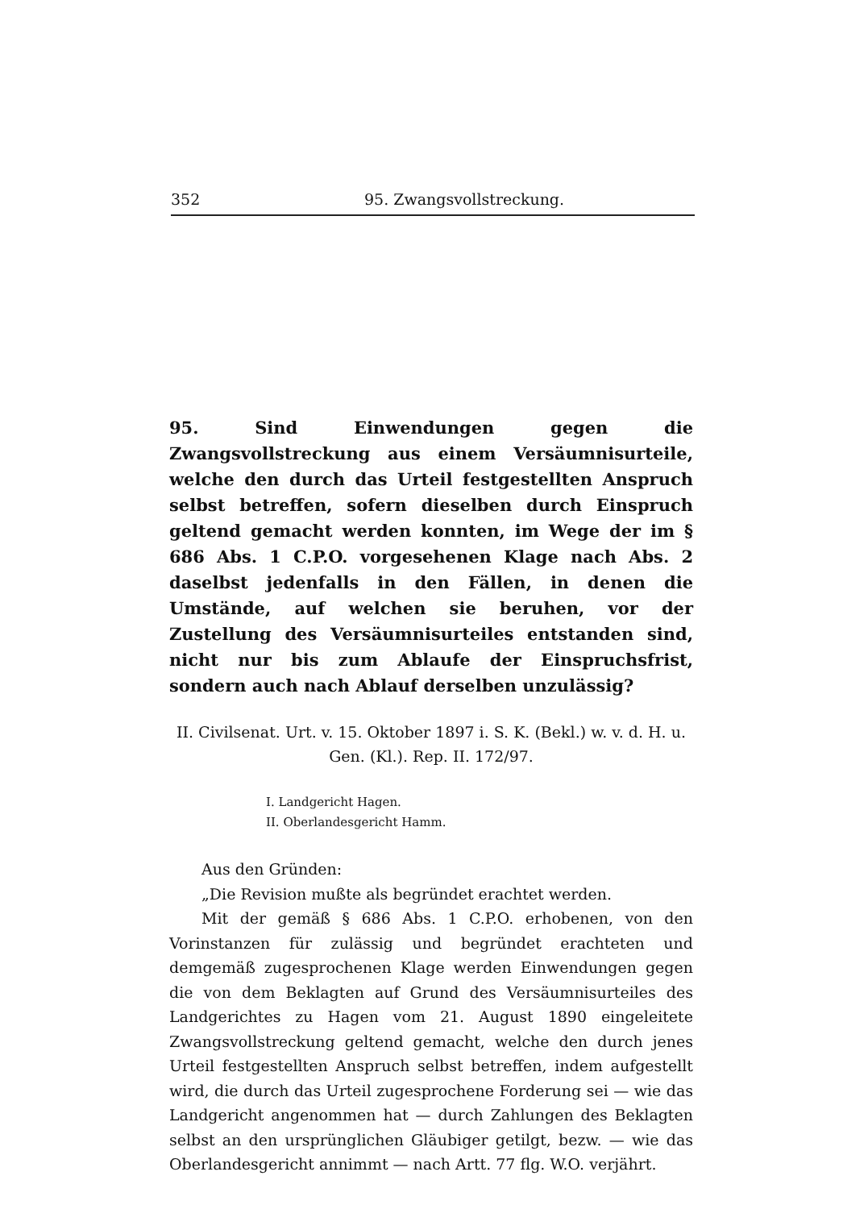352 95. Zwangsvollstreckung.
95. Sind Einwendungen gegen die Zwangsvollstreckung aus einem Versäumnisurteile, welche den durch das Urteil festgestellten Anspruch selbst betreffen, sofern dieselben durch Einspruch geltend gemacht werden konnten, im Wege der im § 686 Abs. 1 C.P.O. vorgesehenen Klage nach Abs. 2 daselbst jedenfalls in den Fällen, in denen die Umstände, auf welchen sie beruhen, vor der Zustellung des Versäumnisurteiles entstanden sind, nicht nur bis zum Ablaufe der Einspruchsfrist, sondern auch nach Ablauf derselben unzulässig?
II. Civilsenat. Urt. v. 15. Oktober 1897 i. S. K. (Bekl.) w. v. d. H. u. Gen. (Kl.). Rep. II. 172/97.
I. Landgericht Hagen.
II. Oberlandesgericht Hamm.
Aus den Gründen:
„Die Revision mußte als begründet erachtet werden.
Mit der gemäß § 686 Abs. 1 C.P.O. erhobenen, von den Vorinstanzen für zulässig und begründet erachteten und demgemäß zugesprochenen Klage werden Einwendungen gegen die von dem Beklagten auf Grund des Versäumnisurteiles des Landgerichtes zu Hagen vom 21. August 1890 eingeleitete Zwangsvollstreckung geltend gemacht, welche den durch jenes Urteil festgestellten Anspruch selbst betreffen, indem aufgestellt wird, die durch das Urteil zugesprochene Forderung sei — wie das Landgericht angenommen hat — durch Zahlungen des Beklagten selbst an den ursprünglichen Gläubiger getilgt, bezw. — wie das Oberlandesgericht annimmt — nach Artt. 77 flg. W.O. verjährt.